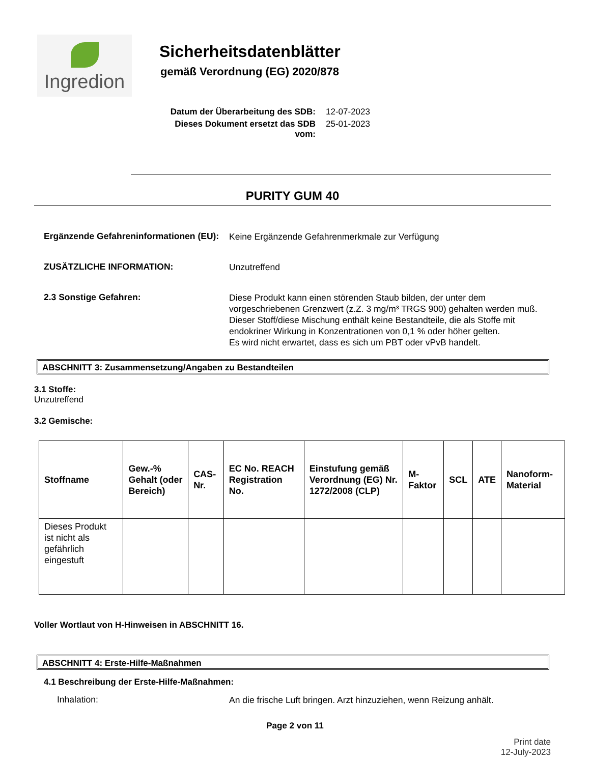Ingredion
Sicherheitsdatenblätter
gemäß Verordnung (EG) 2020/878
Datum der Überarbeitung des SDB: 12-07-2023
Dieses Dokument ersetzt das SDB vom: 25-01-2023
PURITY GUM 40
Ergänzende Gefahreninformationen (EU):
Keine Ergänzende Gefahrenmerkmale zur Verfügung
ZUSÄTZLICHE INFORMATION:
Unzutreffend
2.3 Sonstige Gefahren:
Diese Produkt kann einen störenden Staub bilden, der unter dem vorgeschriebenen Grenzwert (z.Z. 3 mg/m³ TRGS 900) gehalten werden muß.
Dieser Stoff/diese Mischung enthält keine Bestandteile, die als Stoffe mit endokriner Wirkung in Konzentrationen von 0,1 % oder höher gelten.
Es wird nicht erwartet, dass es sich um PBT oder vPvB handelt.
ABSCHNITT 3: Zusammensetzung/Angaben zu Bestandteilen
3.1 Stoffe:
Unzutreffend
3.2 Gemische:
| Stoffname | Gew.-% Gehalt (oder Bereich) | CAS-Nr. | EC No. REACH Registration No. | Einstufung gemäß Verordnung (EG) Nr. 1272/2008 (CLP) | M-Faktor | SCL | ATE | Nanoform-Material |
| --- | --- | --- | --- | --- | --- | --- | --- | --- |
| Dieses Produkt ist nicht als gefährlich eingestuft | | | | | | | | |
Voller Wortlaut von H-Hinweisen in ABSCHNITT 16.
ABSCHNITT 4: Erste-Hilfe-Maßnahmen
4.1 Beschreibung der Erste-Hilfe-Maßnahmen:
Inhalation:
An die frische Luft bringen. Arzt hinzuziehen, wenn Reizung anhält.
Page 2 von 11
Print date
12-July-2023